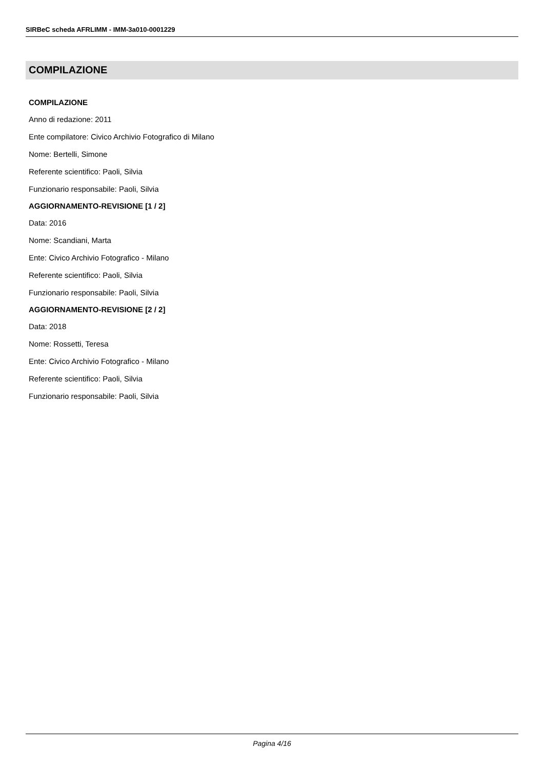SIRBeC scheda AFRLIMM - IMM-3a010-0001229
COMPILAZIONE
COMPILAZIONE
Anno di redazione: 2011
Ente compilatore: Civico Archivio Fotografico di Milano
Nome: Bertelli, Simone
Referente scientifico: Paoli, Silvia
Funzionario responsabile: Paoli, Silvia
AGGIORNAMENTO-REVISIONE [1 / 2]
Data: 2016
Nome: Scandiani, Marta
Ente: Civico Archivio Fotografico - Milano
Referente scientifico: Paoli, Silvia
Funzionario responsabile: Paoli, Silvia
AGGIORNAMENTO-REVISIONE [2 / 2]
Data: 2018
Nome: Rossetti, Teresa
Ente: Civico Archivio Fotografico - Milano
Referente scientifico: Paoli, Silvia
Funzionario responsabile: Paoli, Silvia
Pagina 4/16